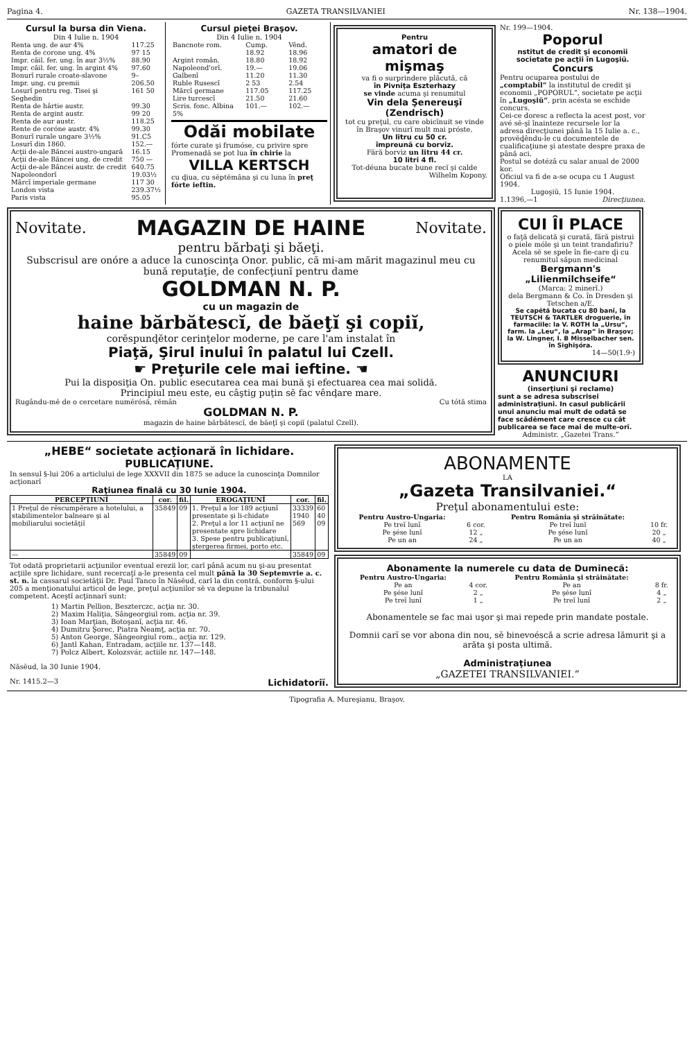Pagina 4. GAZETA TRANSILVANIEI Nr. 138—1904.
Cursul la bursa din Viena.
Din 4 Iulie n. 1904
| Renta ung. de aur 4% | 117.25 |
| Renta de corone ung. 4% | 97 15 |
| Impr. căil. fer. ung. în aur 3½% | 88.90 |
| Impr. căil. fer. ung. în argint 4% | 97.60 |
| Bonurĭ rurale croate-slavone | 9– |
| Impr. ung. cu premii | 206.50 |
| Losurĭ pentru reg. Tisei şi Seghedin | 161 50 |
| Renta de hârtie austr. | 99.30 |
| Renta de argint austr. | 99 20 |
| Renta de aur austr. | 118.25 |
| Rente de coróne austr. 4% | 99.30 |
| Bonurĭ rurale ungare 3½% | 91.C5 |
| Losurĭ din 1860. | 152.— |
| Acţii de-ale Băncei austro-ungară | 16.15 |
| Acţii de-ale Băncei ung. de credit | 750 — |
| Acţii de-ale Băncei austr. de credit | 640.75 |
| Napoleondorĭ | 19.03½ |
| Mărcĭ imperiale germane | 117 30 |
| London vista | 239.37½ |
| Paris vista | 95.05 |
Cursul pieţei Braşov.
Din 4 Iulie n. 1904
| Bancnote rom. | Cump. 18.92 | Vênd. 18.96 |
| Argint român. | 18.80 | 18.92 |
| Napoleond'orĭ. | 19.— | 19.06 |
| Galbenĭ | 11.20 | 11.30 |
| Ruble Rusescĭ | 2 53 | 2.54 |
| Mărcĭ germane | 117.05 | 117.25 |
| Lire turcescĭ | 21.50 | 21.60 |
| Scris. fonc. Albina 5% | 101.— | 102.— |
Odăi mobilate
fórte curate şi frumóse, cu privire spre Promenadă se pot lua în chirie la
VILLA KERTSCH
cu ḑiua, cu sĕptĕmâna şi cu luna în preţ fórte ieftin.
Pentru
amatori de mişmaş
va fi o surprindere plăcută, că
în Pivniţa Eszterhazy
se vinde acuma şi renumitul
Vin dela Şenereuşĭ (Zendrisch)
tot cu preţul, cu care obicĭnuit se vinde în Braşov vinurĭ mult mai próste.
Un litru cu 50 cr.
împreună cu borviz.
Fără borviz un litru 44 cr.
10 litri 4 fl.
Tot-déuna bucate bune recĭ şi calde
Wilhelm Kopony.
Nr. 199—1904.
Poporul
nstitut de credit şi economii societate pe acţii în Lugoşiŭ.
Concurs
Pentru ocuparea postului de „comptabil“ la institutul de credit şi economii „POPORUL“, societate pe acţii în „Lugoşiŭ“, prin acésta se eschide concurs.
Cei-ce doresc a reflecta la acest post, vor avé sĕ-şĭ înainteze recursele lor la adresa direcţiunei până la 15 Iulie a. c., provĕḑêndu-le cu documentele de cualificaţiune şi atestate despre praxa de până aci.
Postul se dotézâ cu salar anual de 2000 kor.
Oficiul va fi de a-se ocupa cu 1 August 1904.
Lugoşiŭ, 15 Iunie 1904.
1.1396,—1 Direcţiunea.
Novitate. MAGAZIN DE HAINE Novitate.
pentru bărbaţi şi băeţi.
Subscrisul are onóre a aduce la cunoscinţa Onor. public, că mi-am mărit magazinul meu cu bună reputaţie, de confecţiunĭ pentru dame
GOLDMAN N. P.
cu un magazin de
haine bărbătescĭ, de băeţĭ şi copiĭ,
corĕspunḑĕtor cerinţelor moderne, pe care l'am instalat în
Piaţă, Şirul inului în palatul lui Czell.
☛ Preţurile cele mai ieftine. ☚
Pui la disposiţia On. public esecutarea cea mai bună şi efectuarea cea mai solidă.
Principiul meu este, eu câştig puţin sĕ fac vênḑare mare.
Rugându-mĕ de o cercetare numĕrósă, rĕmân Cu tótă stima
GOLDMAN N. P.
magazin de haine bărbătescĭ, de băeţĭ şi copiĭ (palatul Czell).
CUI ÎI PLACE
o faţă delicată şi curată, fără pistrui o piele móle şi un teint trandafiriu? Acela sĕ se spele în fie-care ḑi cu renumitul săpun medicinal
Bergmann's „Lilienmilchseife“
(Marca: 2 minerĭ.)
dela Bergmann & Co. în Dresden şi Tetschen a/E.
Se capĕtă bucata cu 80 banĭ, la TEUTSCH & TARTLER droguerie, în farmaciile: la V. ROTH la „Ursu“, farm. la „Leu“, la „Arap“ în Braşov; la W. Lingner, I. B Misselbacher sen. în Sighişóra.
14—50(1.9·)
ANUNCIURI
(inserţiuni şi reclame)
sunt a se adresa subscrisei administraţiuni. In casul publicării unui anunciu mai mult de odată se face scădĕment care cresce cu cât publicarea se face mai de multe-orĭ.
Administr. „Gazetei Trans.“
„HEBE“ societate acţionară în lichidare.
PUBLICAŢIUNE.
In sensul §-lui 206 a articlului de lege XXXVII din 1875 se aduce la cunoscinţa Domnilor acţionarĭ
Raţiunea finală cu 30 Iunie 1904.
| PERCEPŢIUNĬ | cor. | fil. | EROGAŢIUNĬ | cor. | fil. |
| --- | --- | --- | --- | --- | --- |
| 1 Preţul de rĕscumpĕrare a hotelului, a stabilimentelor balneare şi al mobiliarului societăţiĭ | 35849 | 09 | 1. Preţul a lor 189 acţiunĭ presentate şi li-chidate 2. Preţul a lor 11 acţiunĭ ne presentate spre lichidare 3. Spese pentru publicaţiunĭ, ştergerea firmei, porto etc. | 33339 1940 569 | 60 40 09 |
| — | 35849 | 09 | | 35849 | 09 |
Tot odată proprietarii acţiunilor eventual erezii lor, carĭ până acum nu şi-au presentat acţiile spre lichidare, sunt recercaţĭ a-le presenta cel mult până la 30 Septemvrie a. c. st. n. la cassarul societăţii Dr. Paul Tanco în Năsĕud, carĭ la din contră, conform §-ului 205 a menţionatului articol de lege, preţul acţiunilor sĕ va depune la tribunalul competent. Aceştĭ acţinnarĭ sunt:
1) Martin Pellion, Beszterczc, acţia nr. 30.
2) Maxim Haliţia, Sângeorgiul rom. acţia nr. 39.
3) Ioan Marţian, Botoşanĭ, acţia nr. 46.
4) Dumitru Şorec, Piatra Neamţ, acţia nr. 70.
5) Anton George, Sângeorgiul rom., acţia nr. 129.
6) Jantl Kahan, Entradam, acţiile nr. 137—148.
7) Polcz Albert, Kolozsvár, actiile nr. 147—148.
Năsĕud, la 30 Iunie 1904.
Nr. 1415.2—3 Lichidatoriĭ.
ABONAMENTE
LA
„Gazeta Transilvaniei.“
Preţul abonamentului este:
| Pentru Austro-Ungaria: | | Pentru România şi străinătate: | |
| --- | --- | --- | --- |
| Pe treĭ lunĭ | 6 cor. | Pe treĭ lunĭ | 10 fr. |
| Pe şése lunĭ | 12 „ | Pe şése lunĭ | 20 „ |
| Pe un an | 24 „ | Pe un an | 40 „ |
Abonamente la numerele cu data de Duminecă:
| Pentru Austro-Ungaria: | | Pentru România şi străinătate: | |
| --- | --- | --- | --- |
| Pe an | 4 cor. | Pe an | 8 fr. |
| Pe şése lunĭ | 2 „ | Pe şése lunĭ | 4 „ |
| Pe treĭ lunĭ | 1 „ | Pe treĭ lunĭ | 2 „ |
Abonamentele se fac mai uşor şi mai repede prin mandate postale.
Domnii carĭ se vor abona din nou, sĕ binevoéscă a scrie adresa lămurit şi a arăta şi posta ultimă.
Administraţiunea
„GAZETEI TRANSILVANIEI.“
Tipografia A. Mureşianu, Braşov.